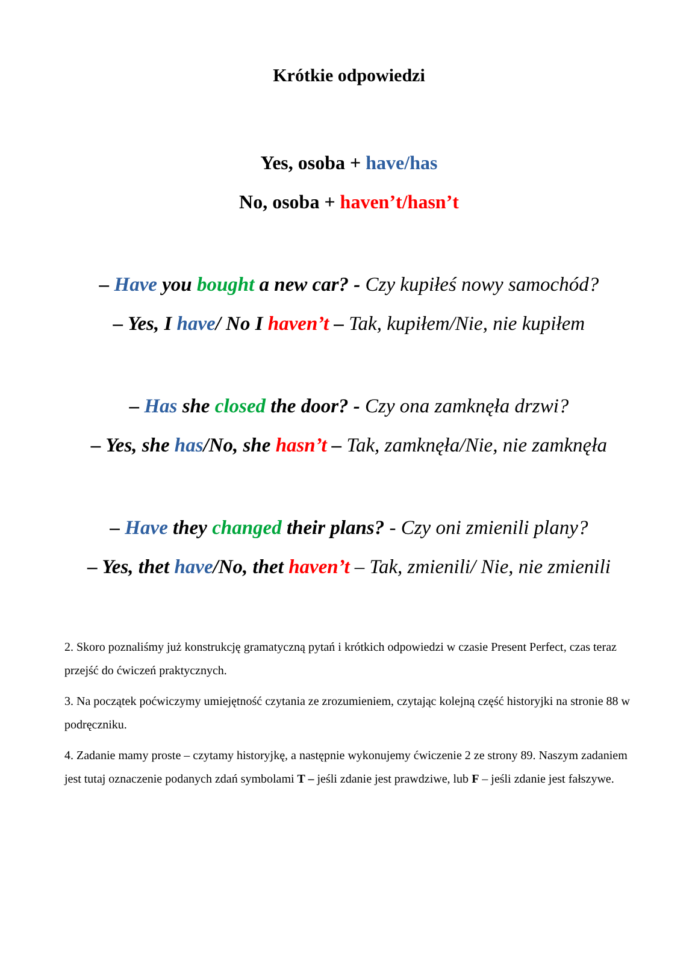Krótkie odpowiedzi
Yes, osoba + have/has
No, osoba + haven’t/hasn’t
– Have you bought a new car? - Czy kupiłeś nowy samochód?
– Yes, I have/ No I haven’t – Tak, kupiłem/Nie, nie kupiłem
– Has she closed the door? - Czy ona zamknęła drzwi?
– Yes, she has/No, she hasn’t – Tak, zamknęła/Nie, nie zamknęła
– Have they changed their plans? - Czy oni zmienili plany?
– Yes, thet have/No, thet haven’t – Tak, zmienili/ Nie, nie zmienili
2. Skoro poznaliśmy już konstrukcję gramatyczną pytań i krótkich odpowiedzi w czasie Present Perfect, czas teraz przejść do ćwiczeń praktycznych.
3. Na początek poćwiczymy umiejętność czytania ze zrozumieniem, czytając kolejną część historyjki na stronie 88 w podręczniku.
4. Zadanie mamy proste – czytamy historyjkę, a następnie wykonujemy ćwiczenie 2 ze strony 89. Naszym zadaniem jest tutaj oznaczenie podanych zdań symbolami T – jeśli zdanie jest prawdziwe, lub F – jeśli zdanie jest fałszywe.